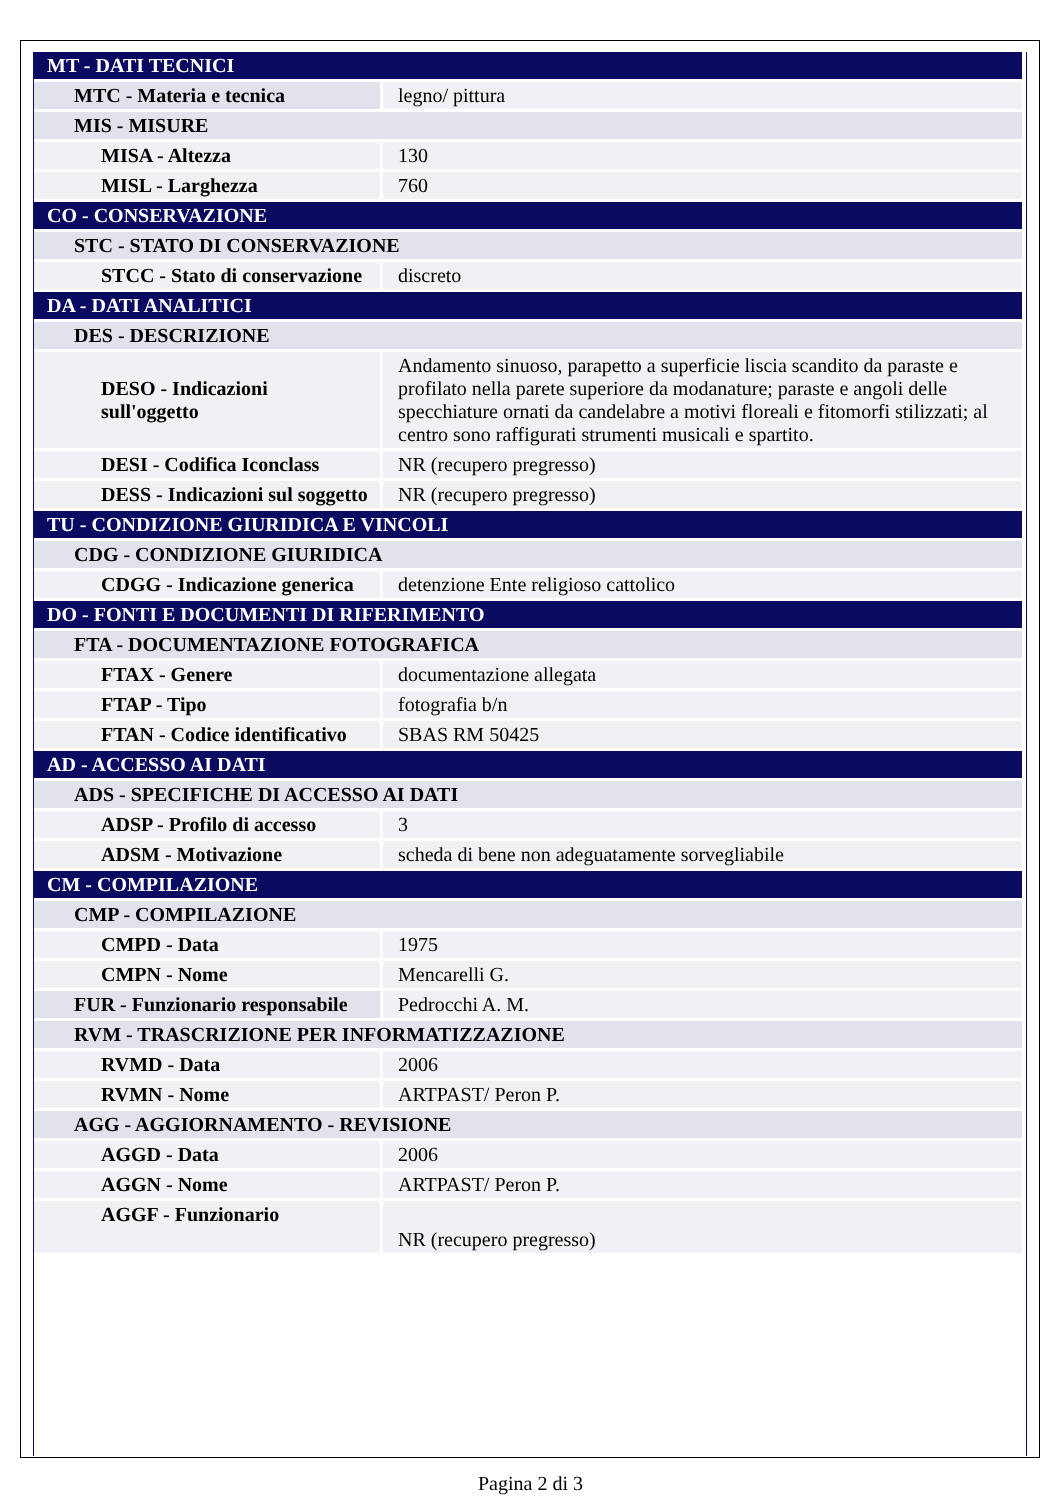| MT - DATI TECNICI | |
| MTC - Materia e tecnica | legno/ pittura |
| MIS - MISURE | |
| MISA - Altezza | 130 |
| MISL - Larghezza | 760 |
| CO - CONSERVAZIONE | |
| STC - STATO DI CONSERVAZIONE | |
| STCC - Stato di conservazione | discreto |
| DA - DATI ANALITICI | |
| DES - DESCRIZIONE | |
| DESO - Indicazioni sull'oggetto | Andamento sinuoso, parapetto a superficie liscia scandito da paraste e profilato nella parete superiore da modanature; paraste e angoli delle specchiature ornati da candelabre a motivi floreali e fitomorfi stilizzati; al centro sono raffigurati strumenti musicali e spartito. |
| DESI - Codifica Iconclass | NR (recupero pregresso) |
| DESS - Indicazioni sul soggetto | NR (recupero pregresso) |
| TU - CONDIZIONE GIURIDICA E VINCOLI | |
| CDG - CONDIZIONE GIURIDICA | |
| CDGG - Indicazione generica | detenzione Ente religioso cattolico |
| DO - FONTI E DOCUMENTI DI RIFERIMENTO | |
| FTA - DOCUMENTAZIONE FOTOGRAFICA | |
| FTAX - Genere | documentazione allegata |
| FTAP - Tipo | fotografia b/n |
| FTAN - Codice identificativo | SBAS RM 50425 |
| AD - ACCESSO AI DATI | |
| ADS - SPECIFICHE DI ACCESSO AI DATI | |
| ADSP - Profilo di accesso | 3 |
| ADSM - Motivazione | scheda di bene non adeguatamente sorvegliabile |
| CM - COMPILAZIONE | |
| CMP - COMPILAZIONE | |
| CMPD - Data | 1975 |
| CMPN - Nome | Mencarelli G. |
| FUR - Funzionario responsabile | Pedrocchi A. M. |
| RVM - TRASCRIZIONE PER INFORMATIZZAZIONE | |
| RVMD - Data | 2006 |
| RVMN - Nome | ARTPAST/ Peron P. |
| AGG - AGGIORNAMENTO - REVISIONE | |
| AGGD - Data | 2006 |
| AGGN - Nome | ARTPAST/ Peron P. |
| AGGF - Funzionario | NR (recupero pregresso) |
Pagina 2 di 3